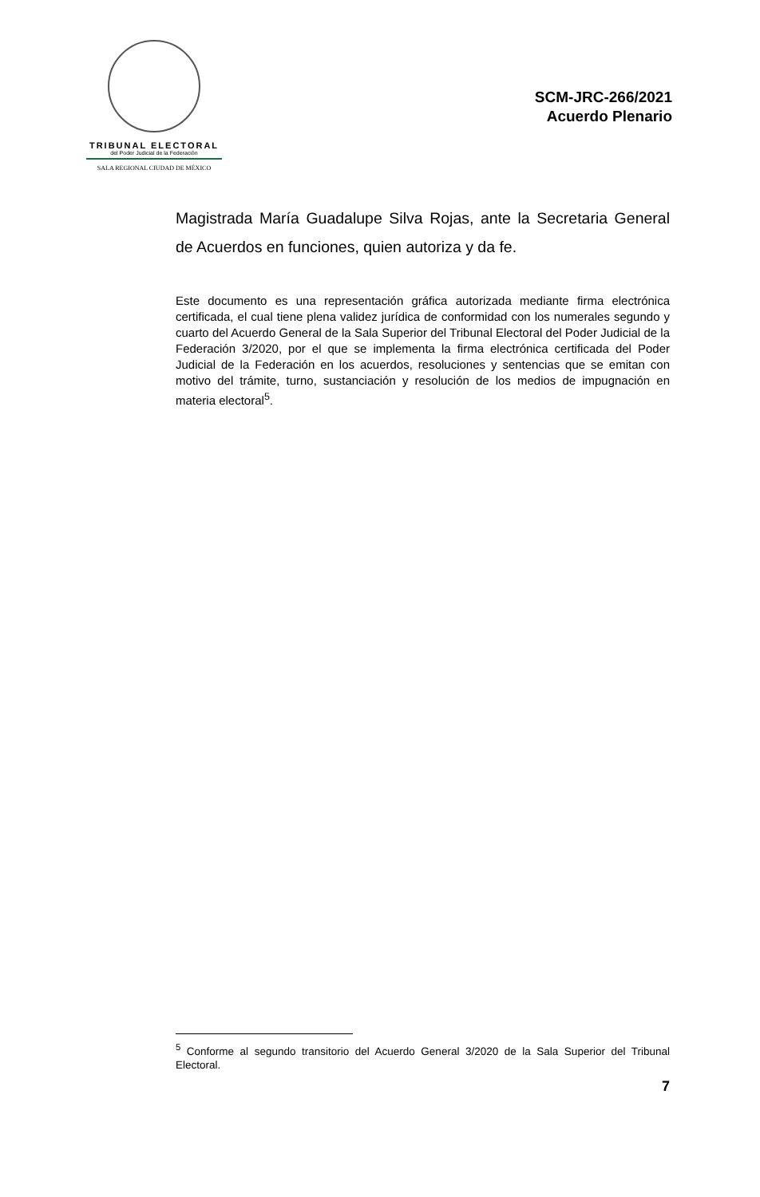TRIBUNAL ELECTORAL
del Poder Judicial de la Federación
SALA REGIONAL CIUDAD DE MÉXICO
SCM-JRC-266/2021
Acuerdo Plenario
Magistrada María Guadalupe Silva Rojas, ante la Secretaria General de Acuerdos en funciones, quien autoriza y da fe.
Este documento es una representación gráfica autorizada mediante firma electrónica certificada, el cual tiene plena validez jurídica de conformidad con los numerales segundo y cuarto del Acuerdo General de la Sala Superior del Tribunal Electoral del Poder Judicial de la Federación 3/2020, por el que se implementa la firma electrónica certificada del Poder Judicial de la Federación en los acuerdos, resoluciones y sentencias que se emitan con motivo del trámite, turno, sustanciación y resolución de los medios de impugnación en materia electoral<sup>5</sup>.
<sup>5</sup> Conforme al segundo transitorio del Acuerdo General 3/2020 de la Sala Superior del Tribunal Electoral.
7